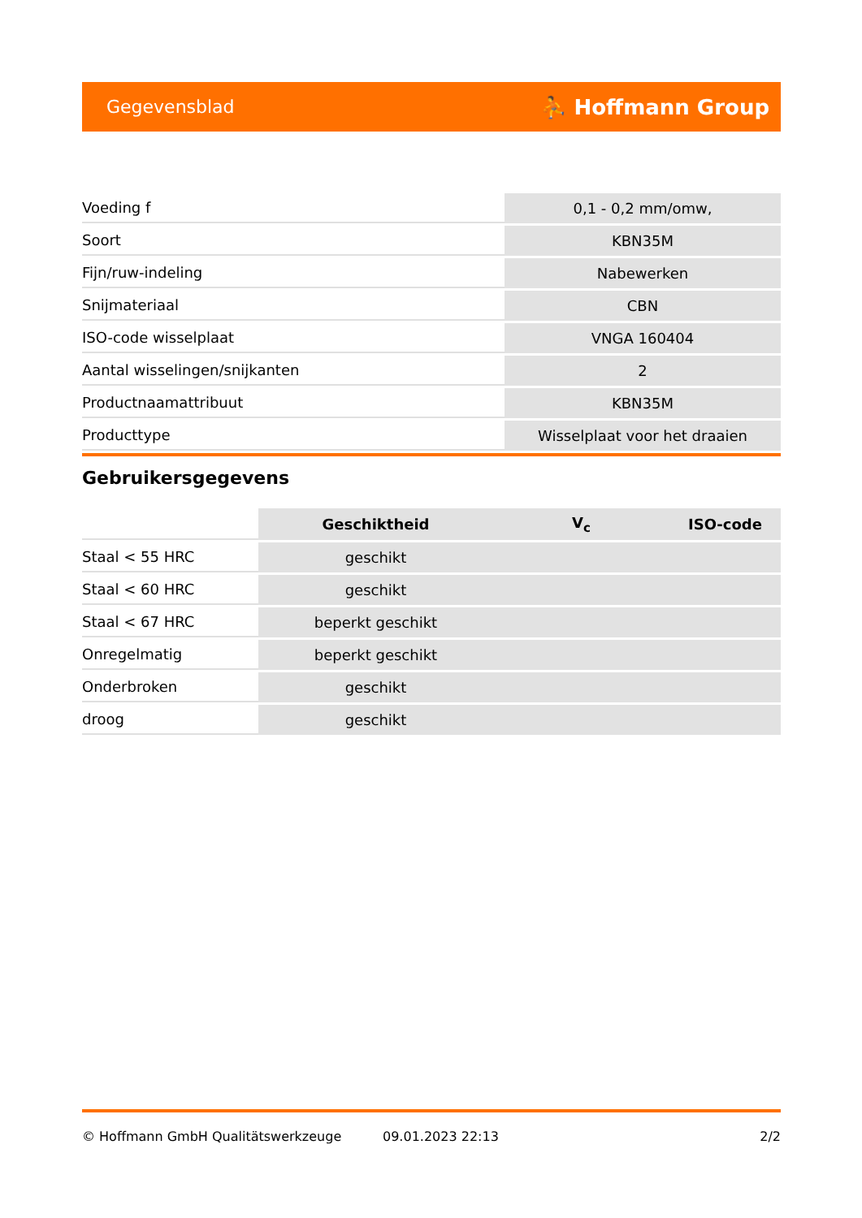Gegevensblad ⛹ Hoffmann Group
| Voeding f | 0,1 - 0,2 mm/omw, |
| Soort | KBN35M |
| Fijn/ruw-indeling | Nabewerken |
| Snijmateriaal | CBN |
| ISO-code wisselplaat | VNGA 160404 |
| Aantal wisselingen/snijkanten | 2 |
| Productnaamattribuut | KBN35M |
| Producttype | Wisselplaat voor het draaien |
Gebruikersgegevens
| | Geschiktheid | V<sub>c</sub> | ISO-code |
| --- | --- | --- | --- |
| Staal < 55 HRC | geschikt | | |
| Staal < 60 HRC | geschikt | | |
| Staal < 67 HRC | beperkt geschikt | | |
| Onregelmatig | beperkt geschikt | | |
| Onderbroken | geschikt | | |
| droog | geschikt | | |
© Hoffmann GmbH Qualitätswerkzeuge 09.01.2023 22:13 2/2